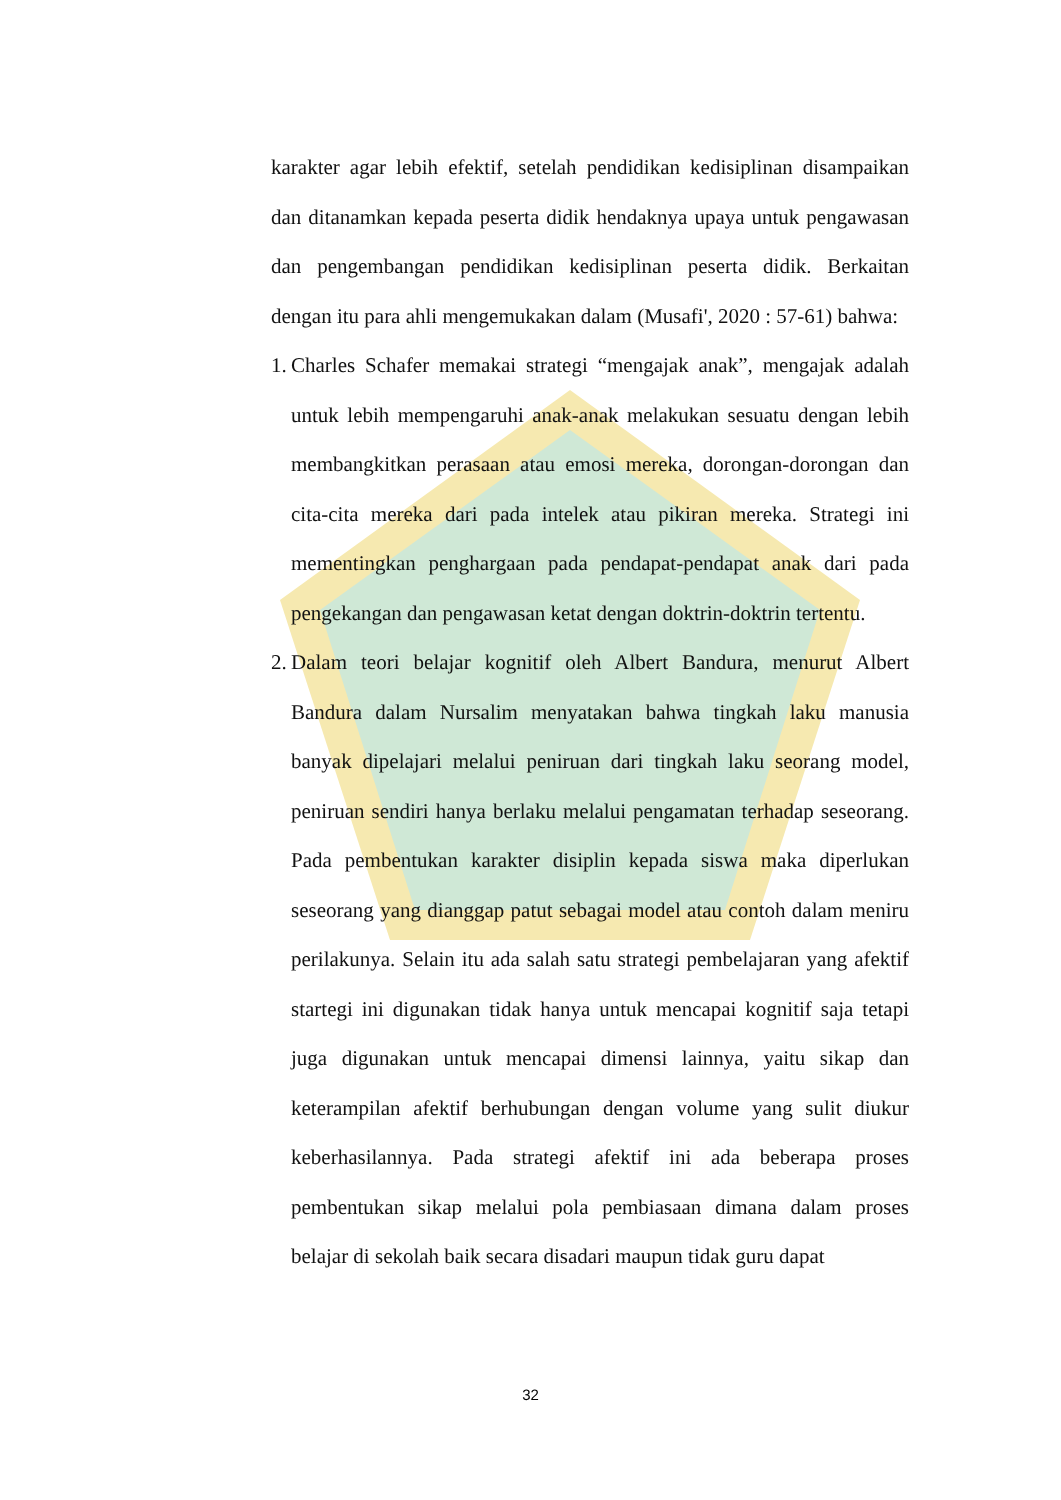karakter agar lebih efektif, setelah pendidikan kedisiplinan disampaikan dan ditanamkan kepada peserta didik hendaknya upaya untuk pengawasan dan pengembangan pendidikan kedisiplinan peserta didik. Berkaitan dengan itu para ahli mengemukakan dalam (Musafi', 2020 : 57-61) bahwa:
1.
Charles Schafer memakai strategi “mengajak anak”, mengajak adalah untuk lebih mempengaruhi anak-anak melakukan sesuatu dengan lebih membangkitkan perasaan atau emosi mereka, dorongan-dorongan dan cita-cita mereka dari pada intelek atau pikiran mereka. Strategi ini mementingkan penghargaan pada pendapat-pendapat anak dari pada pengekangan dan pengawasan ketat dengan doktrin-doktrin tertentu.
2.
Dalam teori belajar kognitif oleh Albert Bandura, menurut Albert Bandura dalam Nursalim menyatakan bahwa tingkah laku manusia banyak dipelajari melalui peniruan dari tingkah laku seorang model, peniruan sendiri hanya berlaku melalui pengamatan terhadap seseorang. Pada pembentukan karakter disiplin kepada siswa maka diperlukan seseorang yang dianggap patut sebagai model atau contoh dalam meniru perilakunya. Selain itu ada salah satu strategi pembelajaran yang afektif startegi ini digunakan tidak hanya untuk mencapai kognitif saja tetapi juga digunakan untuk mencapai dimensi lainnya, yaitu sikap dan keterampilan afektif berhubungan dengan volume yang sulit diukur keberhasilannya. Pada strategi afektif ini ada beberapa proses pembentukan sikap melalui pola pembiasaan dimana dalam proses belajar di sekolah baik secara disadari maupun tidak guru dapat
32